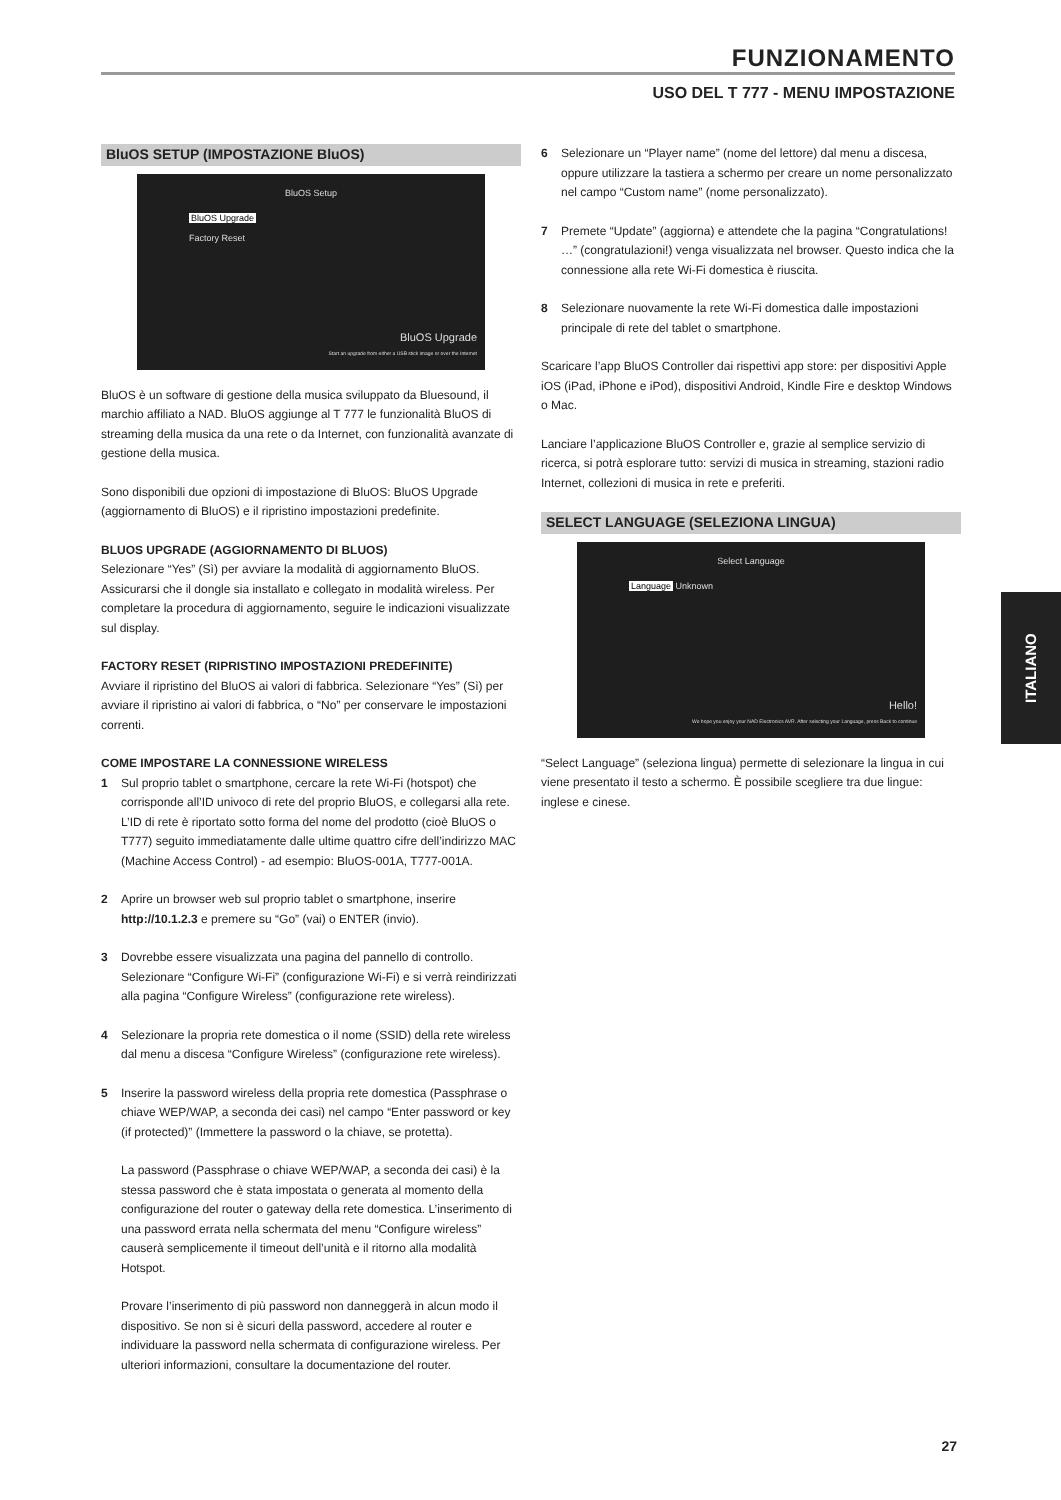FUNZIONAMENTO
USO DEL T 777 - MENU IMPOSTAZIONE
BluOS SETUP (IMPOSTAZIONE BluOS)
BluOS Setup
BluOS Upgrade
Factory Reset
BluOS Upgrade
Start an upgrade from either a USB stick image or over the Internet
BluOS è un software di gestione della musica sviluppato da Bluesound, il marchio affiliato a NAD. BluOS aggiunge al T 777 le funzionalità BluOS di streaming della musica da una rete o da Internet, con funzionalità avanzate di gestione della musica.
Sono disponibili due opzioni di impostazione di BluOS: BluOS Upgrade (aggiornamento di BluOS) e il ripristino impostazioni predefinite.
BLUOS UPGRADE (AGGIORNAMENTO DI BLUOS)
Selezionare “Yes” (Sì) per avviare la modalità di aggiornamento BluOS. Assicurarsi che il dongle sia installato e collegato in modalità wireless. Per completare la procedura di aggiornamento, seguire le indicazioni visualizzate sul display.
FACTORY RESET (RIPRISTINO IMPOSTAZIONI PREDEFINITE)
Avviare il ripristino del BluOS ai valori di fabbrica. Selezionare “Yes” (Sì) per avviare il ripristino ai valori di fabbrica, o “No” per conservare le impostazioni correnti.
COME IMPOSTARE LA CONNESSIONE WIRELESS
1 Sul proprio tablet o smartphone, cercare la rete Wi-Fi (hotspot) che corrisponde all’ID univoco di rete del proprio BluOS, e collegarsi alla rete. L’ID di rete è riportato sotto forma del nome del prodotto (cioè BluOS o T777) seguito immediatamente dalle ultime quattro cifre dell’indirizzo MAC (Machine Access Control) - ad esempio: BluOS-001A, T777-001A.
2 Aprire un browser web sul proprio tablet o smartphone, inserire http://10.1.2.3 e premere su “Go” (vai) o ENTER (invio).
3 Dovrebbe essere visualizzata una pagina del pannello di controllo. Selezionare “Configure Wi-Fi” (configurazione Wi-Fi) e si verrà reindirizzati alla pagina “Configure Wireless” (configurazione rete wireless).
4 Selezionare la propria rete domestica o il nome (SSID) della rete wireless dal menu a discesa “Configure Wireless” (configurazione rete wireless).
5 Inserire la password wireless della propria rete domestica (Passphrase o chiave WEP/WAP, a seconda dei casi) nel campo “Enter password or key (if protected)” (Immettere la password o la chiave, se protetta).
La password (Passphrase o chiave WEP/WAP, a seconda dei casi) è la stessa password che è stata impostata o generata al momento della configurazione del router o gateway della rete domestica. L’inserimento di una password errata nella schermata del menu “Configure wireless” causerà semplicemente il timeout dell’unità e il ritorno alla modalità Hotspot.
Provare l’inserimento di più password non danneggerà in alcun modo il dispositivo. Se non si è sicuri della password, accedere al router e individuare la password nella schermata di configurazione wireless. Per ulteriori informazioni, consultare la documentazione del router.
6 Selezionare un “Player name” (nome del lettore) dal menu a discesa, oppure utilizzare la tastiera a schermo per creare un nome personalizzato nel campo “Custom name” (nome personalizzato).
7 Premete “Update” (aggiorna) e attendete che la pagina “Congratulations! …” (congratulazioni!) venga visualizzata nel browser. Questo indica che la connessione alla rete Wi-Fi domestica è riuscita.
8 Selezionare nuovamente la rete Wi-Fi domestica dalle impostazioni principale di rete del tablet o smartphone.
Scaricare l’app BluOS Controller dai rispettivi app store: per dispositivi Apple iOS (iPad, iPhone e iPod), dispositivi Android, Kindle Fire e desktop Windows o Mac.
Lanciare l’applicazione BluOS Controller e, grazie al semplice servizio di ricerca, si potrà esplorare tutto: servizi di musica in streaming, stazioni radio Internet, collezioni di musica in rete e preferiti.
SELECT LANGUAGE (SELEZIONA LINGUA)
Select Language
Language Unknown
Hello!
We hope you enjoy your NAD Electronics AVR. After selecting your Language, press Back to continue
“Select Language” (seleziona lingua) permette di selezionare la lingua in cui viene presentato il testo a schermo. È possibile scegliere tra due lingue: inglese e cinese.
ITALIANO
27